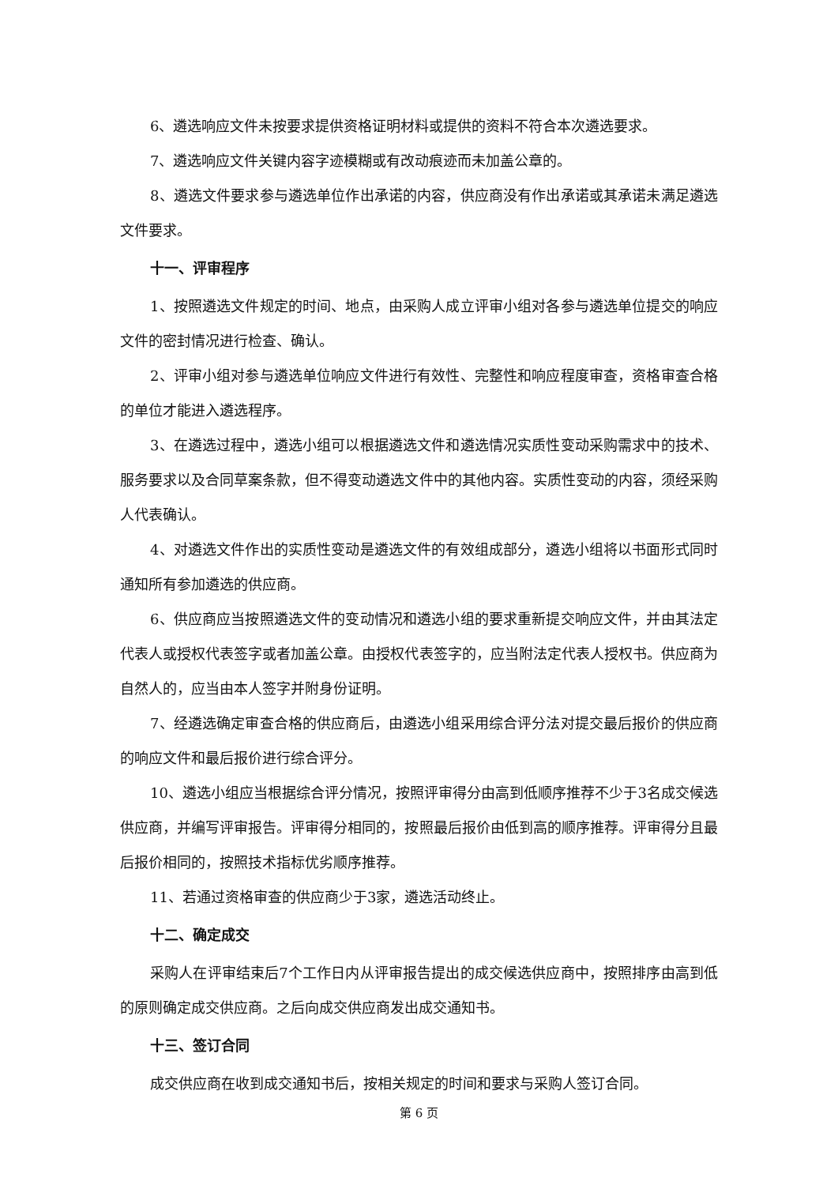6、遴选响应文件未按要求提供资格证明材料或提供的资料不符合本次遴选要求。
7、遴选响应文件关键内容字迹模糊或有改动痕迹而未加盖公章的。
8、遴选文件要求参与遴选单位作出承诺的内容，供应商没有作出承诺或其承诺未满足遴选文件要求。
十一、评审程序
1、按照遴选文件规定的时间、地点，由采购人成立评审小组对各参与遴选单位提交的响应文件的密封情况进行检查、确认。
2、评审小组对参与遴选单位响应文件进行有效性、完整性和响应程度审查，资格审查合格的单位才能进入遴选程序。
3、在遴选过程中，遴选小组可以根据遴选文件和遴选情况实质性变动采购需求中的技术、服务要求以及合同草案条款，但不得变动遴选文件中的其他内容。实质性变动的内容，须经采购人代表确认。
4、对遴选文件作出的实质性变动是遴选文件的有效组成部分，遴选小组将以书面形式同时通知所有参加遴选的供应商。
6、供应商应当按照遴选文件的变动情况和遴选小组的要求重新提交响应文件，并由其法定代表人或授权代表签字或者加盖公章。由授权代表签字的，应当附法定代表人授权书。供应商为自然人的，应当由本人签字并附身份证明。
7、经遴选确定审查合格的供应商后，由遴选小组采用综合评分法对提交最后报价的供应商的响应文件和最后报价进行综合评分。
10、遴选小组应当根据综合评分情况，按照评审得分由高到低顺序推荐不少于3名成交候选供应商，并编写评审报告。评审得分相同的，按照最后报价由低到高的顺序推荐。评审得分且最后报价相同的，按照技术指标优劣顺序推荐。
11、若通过资格审查的供应商少于3家，遴选活动终止。
十二、确定成交
采购人在评审结束后7个工作日内从评审报告提出的成交候选供应商中，按照排序由高到低的原则确定成交供应商。之后向成交供应商发出成交通知书。
十三、签订合同
成交供应商在收到成交通知书后，按相关规定的时间和要求与采购人签订合同。
第 6 页